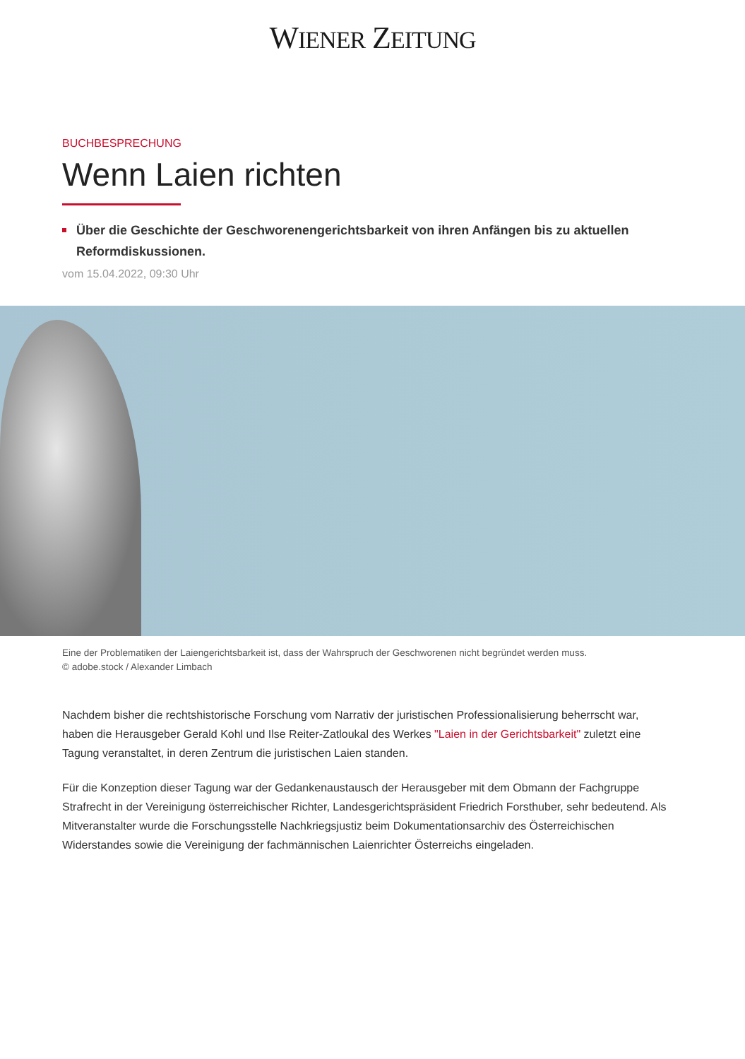WIENER ZEITUNG
BUCHBESPRECHUNG
Wenn Laien richten
Über die Geschichte der Geschworenengerichtsbarkeit von ihren Anfängen bis zu aktuellen Reformdiskussionen.
vom 15.04.2022, 09:30 Uhr
Eine der Problematiken der Laiengerichtsbarkeit ist, dass der Wahrspruch der Geschworenen nicht begründet werden muss.
© adobe.stock / Alexander Limbach
Nachdem bisher die rechtshistorische Forschung vom Narrativ der juristischen Professionalisierung beherrscht war, haben die Herausgeber Gerald Kohl und Ilse Reiter-Zatloukal des Werkes "Laien in der Gerichtsbarkeit" zuletzt eine Tagung veranstaltet, in deren Zentrum die juristischen Laien standen.
Für die Konzeption dieser Tagung war der Gedankenaustausch der Herausgeber mit dem Obmann der Fachgruppe Strafrecht in der Vereinigung österreichischer Richter, Landesgerichtspräsident Friedrich Forsthuber, sehr bedeutend. Als Mitveranstalter wurde die Forschungsstelle Nachkriegsjustiz beim Dokumentationsarchiv des Österreichischen Widerstandes sowie die Vereinigung der fachmännischen Laienrichter Österreichs eingeladen.